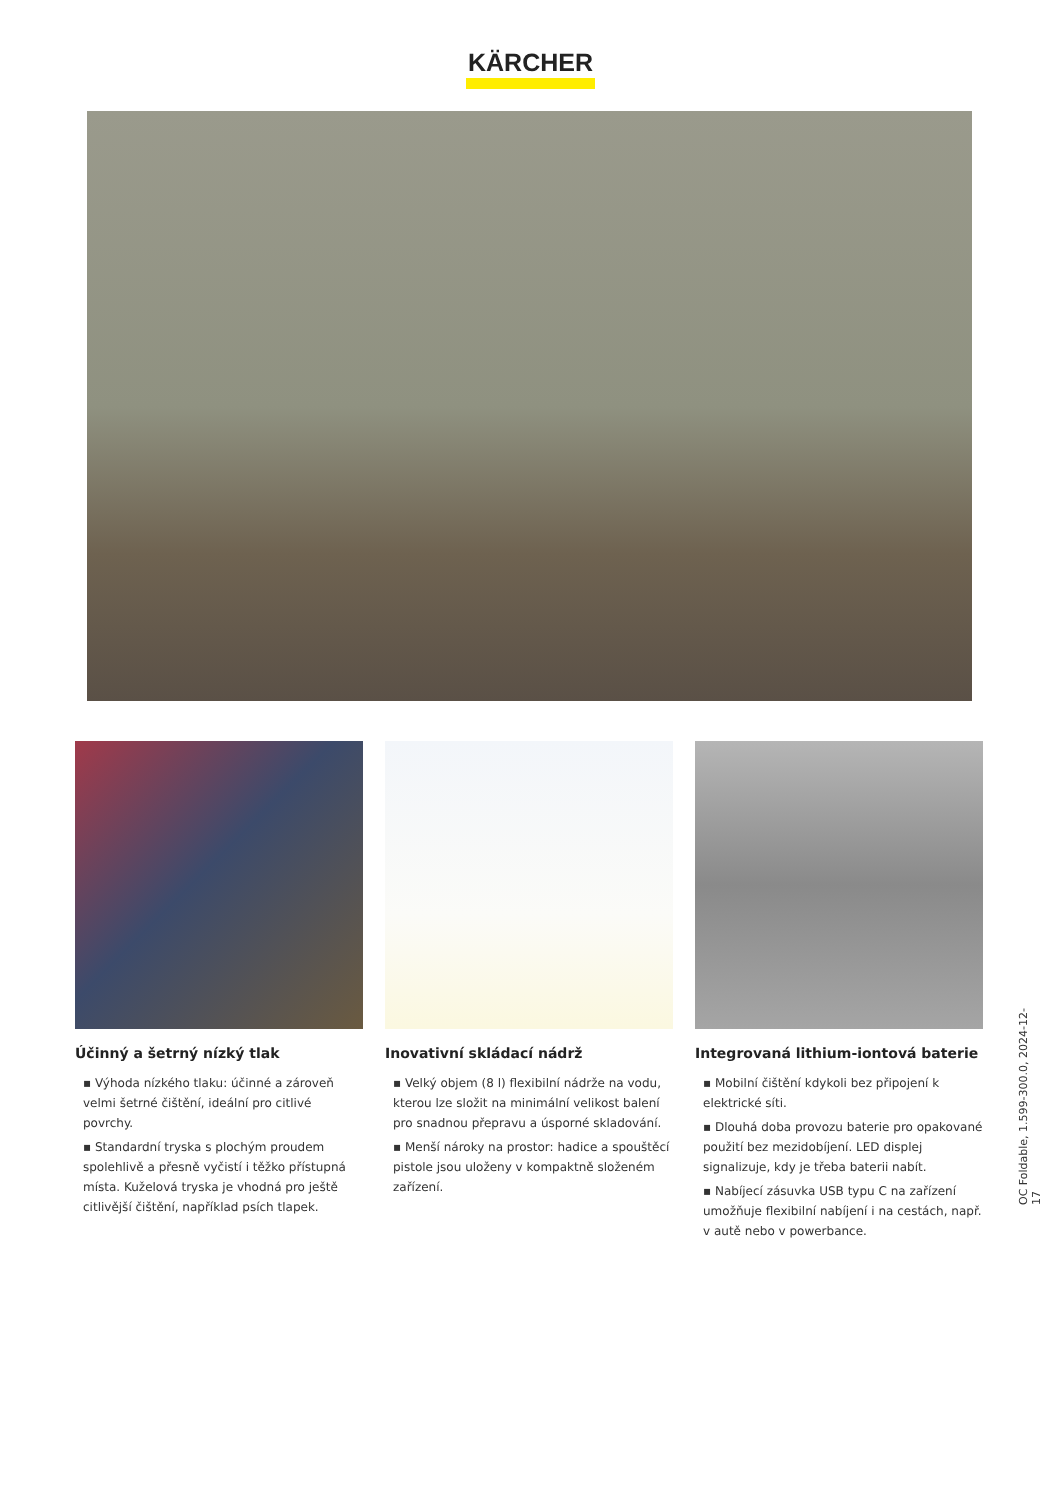KÄRCHER
Účinný a šetrný nízký tlak
▪ Výhoda nízkého tlaku: účinné a zároveň velmi šetrné čištění, ideální pro citlivé povrchy.
▪ Standardní tryska s plochým proudem spolehlivě a přesně vyčistí i těžko přístupná místa. Kuželová tryska je vhodná pro ještě citlivější čištění, například psích tlapek.
Inovativní skládací nádrž
▪ Velký objem (8 l) flexibilní nádrže na vodu, kterou lze složit na minimální velikost balení pro snadnou přepravu a úsporné skladování.
▪ Menší nároky na prostor: hadice a spouštěcí pistole jsou uloženy v kompaktně složeném zařízení.
Integrovaná lithium-iontová baterie
▪ Mobilní čištění kdykoli bez připojení k elektrické síti.
▪ Dlouhá doba provozu baterie pro opakované použití bez mezidobíjení. LED displej signalizuje, kdy je třeba baterii nabít.
▪ Nabíjecí zásuvka USB typu C na zařízení umožňuje flexibilní nabíjení i na cestách, např. v autě nebo v powerbance.
OC Foldable, 1.599-300.0, 2024-12-17